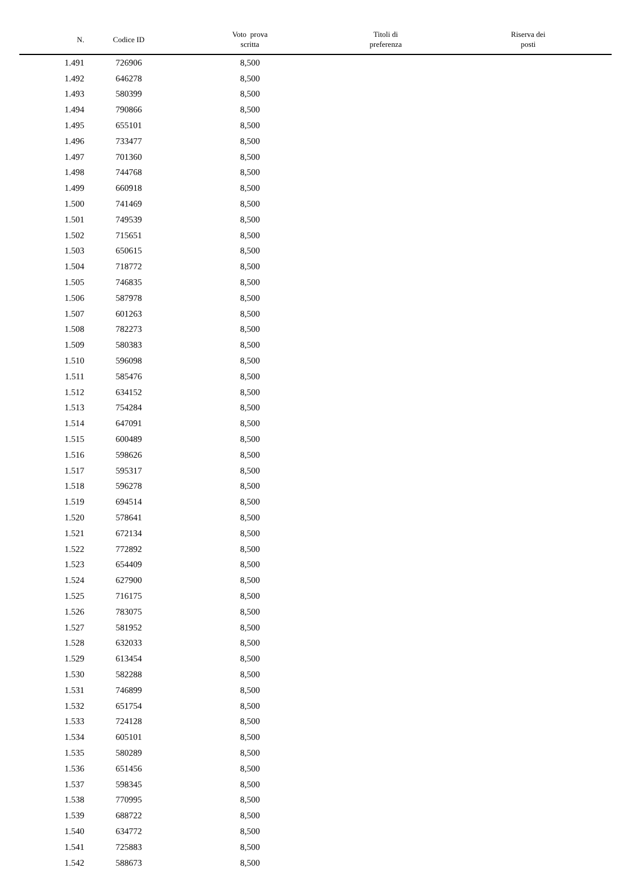| N. | Codice ID | Voto prova scritta | Titoli di preferenza | Riserva dei posti |
| --- | --- | --- | --- | --- |
| 1.491 | 726906 | 8,500 | | |
| 1.492 | 646278 | 8,500 | | |
| 1.493 | 580399 | 8,500 | | |
| 1.494 | 790866 | 8,500 | | |
| 1.495 | 655101 | 8,500 | | |
| 1.496 | 733477 | 8,500 | | |
| 1.497 | 701360 | 8,500 | | |
| 1.498 | 744768 | 8,500 | | |
| 1.499 | 660918 | 8,500 | | |
| 1.500 | 741469 | 8,500 | | |
| 1.501 | 749539 | 8,500 | | |
| 1.502 | 715651 | 8,500 | | |
| 1.503 | 650615 | 8,500 | | |
| 1.504 | 718772 | 8,500 | | |
| 1.505 | 746835 | 8,500 | | |
| 1.506 | 587978 | 8,500 | | |
| 1.507 | 601263 | 8,500 | | |
| 1.508 | 782273 | 8,500 | | |
| 1.509 | 580383 | 8,500 | | |
| 1.510 | 596098 | 8,500 | | |
| 1.511 | 585476 | 8,500 | | |
| 1.512 | 634152 | 8,500 | | |
| 1.513 | 754284 | 8,500 | | |
| 1.514 | 647091 | 8,500 | | |
| 1.515 | 600489 | 8,500 | | |
| 1.516 | 598626 | 8,500 | | |
| 1.517 | 595317 | 8,500 | | |
| 1.518 | 596278 | 8,500 | | |
| 1.519 | 694514 | 8,500 | | |
| 1.520 | 578641 | 8,500 | | |
| 1.521 | 672134 | 8,500 | | |
| 1.522 | 772892 | 8,500 | | |
| 1.523 | 654409 | 8,500 | | |
| 1.524 | 627900 | 8,500 | | |
| 1.525 | 716175 | 8,500 | | |
| 1.526 | 783075 | 8,500 | | |
| 1.527 | 581952 | 8,500 | | |
| 1.528 | 632033 | 8,500 | | |
| 1.529 | 613454 | 8,500 | | |
| 1.530 | 582288 | 8,500 | | |
| 1.531 | 746899 | 8,500 | | |
| 1.532 | 651754 | 8,500 | | |
| 1.533 | 724128 | 8,500 | | |
| 1.534 | 605101 | 8,500 | | |
| 1.535 | 580289 | 8,500 | | |
| 1.536 | 651456 | 8,500 | | |
| 1.537 | 598345 | 8,500 | | |
| 1.538 | 770995 | 8,500 | | |
| 1.539 | 688722 | 8,500 | | |
| 1.540 | 634772 | 8,500 | | |
| 1.541 | 725883 | 8,500 | | |
| 1.542 | 588673 | 8,500 | | |